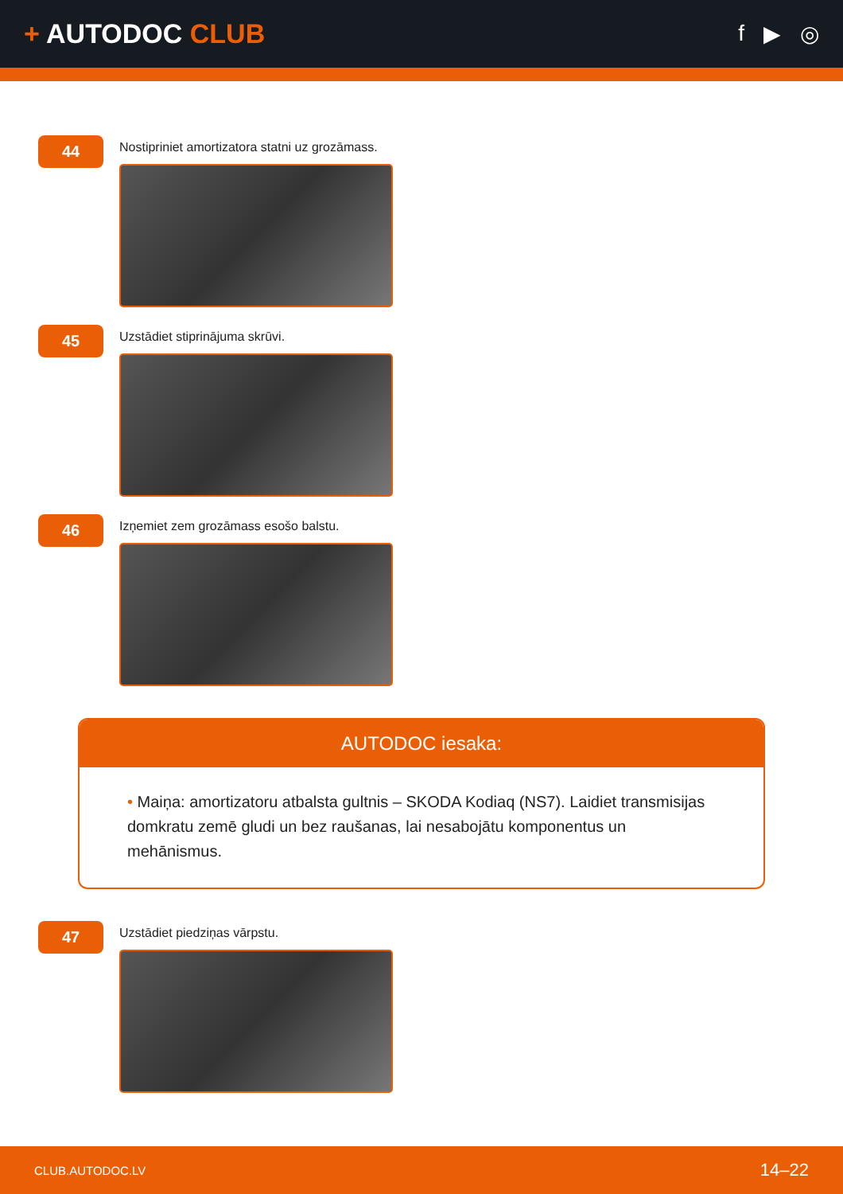+ AUTODOC CLUB
f ▶ ◎
44
Nostipriniet amortizatora statni uz grozāmass.
45
Uzstādiet stiprinājuma skrūvi.
46
Izņemiet zem grozāmass esošo balstu.
AUTODOC iesaka:
• Maiņa: amortizatoru atbalsta gultnis – SKODA Kodiaq (NS7). Laidiet transmisijas domkratu zemē gludi un bez raušanas, lai nesabojātu komponentus un mehānismus.
47
Uzstādiet piedziņas vārpstu.
CLUB.AUTODOC.LV 14–22